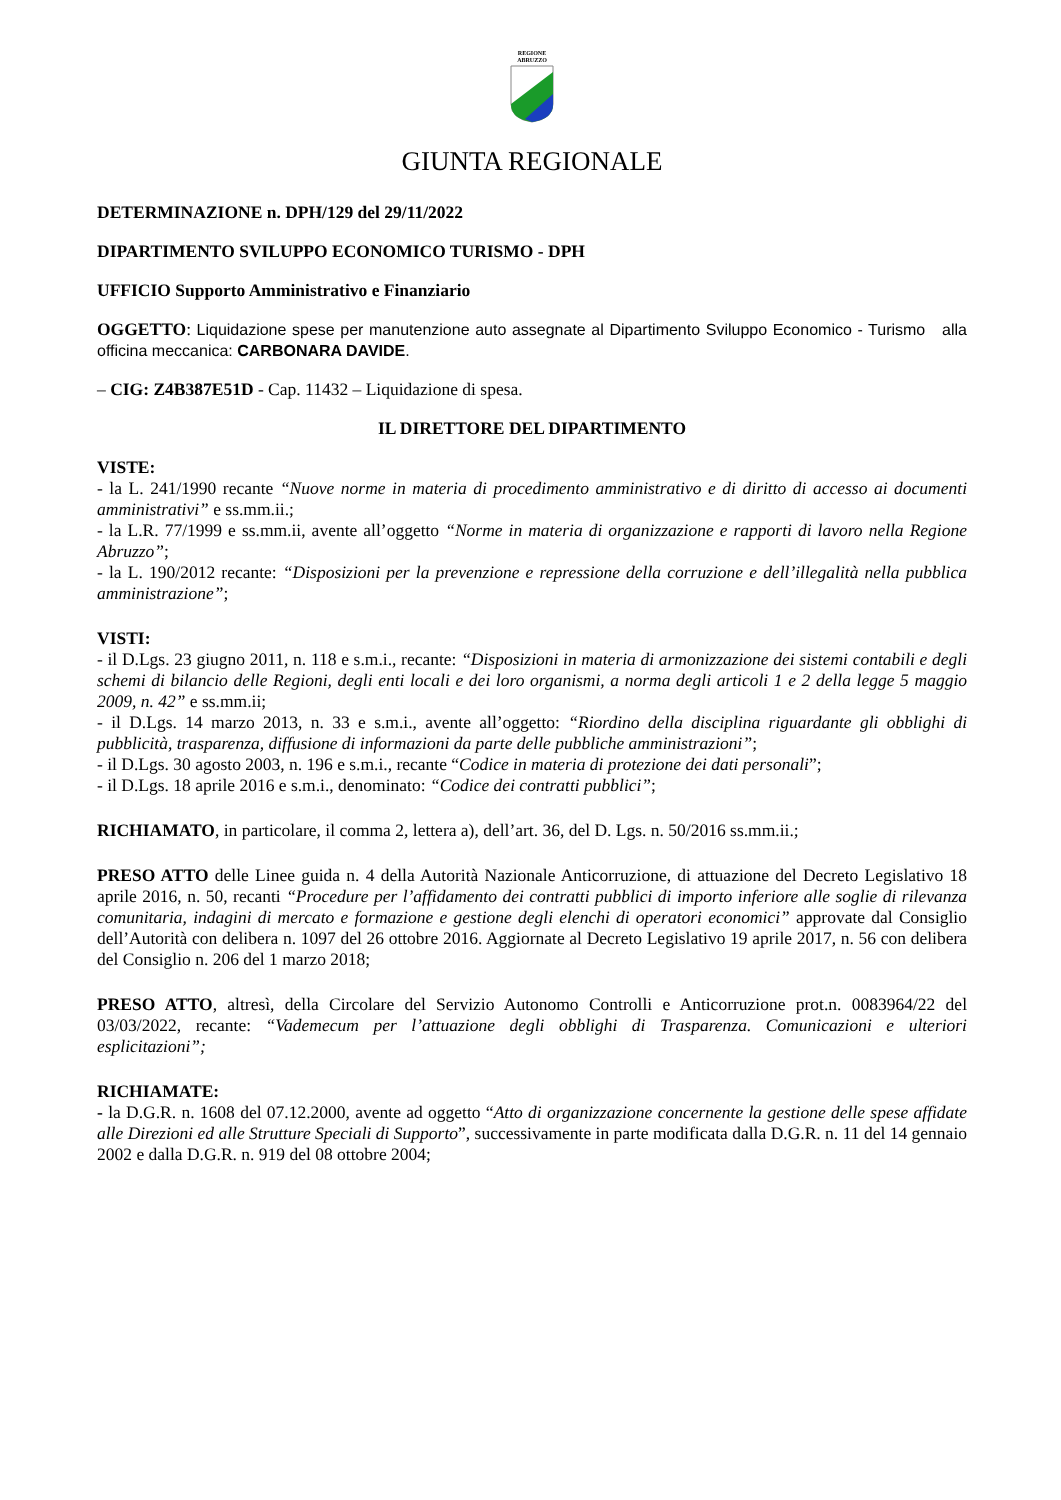REGIONE
ABRUZZO
GIUNTA REGIONALE
DETERMINAZIONE n. DPH/129 del 29/11/2022
DIPARTIMENTO SVILUPPO ECONOMICO TURISMO - DPH
UFFICIO Supporto Amministrativo e Finanziario
OGGETTO: Liquidazione spese per manutenzione auto assegnate al Dipartimento Sviluppo Economico - Turismo alla officina meccanica: CARBONARA DAVIDE.
– CIG: Z4B387E51D - Cap. 11432 – Liquidazione di spesa.
IL DIRETTORE DEL DIPARTIMENTO
VISTE:
- la L. 241/1990 recante “Nuove norme in materia di procedimento amministrativo e di diritto di accesso ai documenti amministrativi” e ss.mm.ii.;
- la L.R. 77/1999 e ss.mm.ii, avente all’oggetto “Norme in materia di organizzazione e rapporti di lavoro nella Regione Abruzzo”;
- la L. 190/2012 recante: “Disposizioni per la prevenzione e repressione della corruzione e dell’illegalità nella pubblica amministrazione”;
VISTI:
- il D.Lgs. 23 giugno 2011, n. 118 e s.m.i., recante: “Disposizioni in materia di armonizzazione dei sistemi contabili e degli schemi di bilancio delle Regioni, degli enti locali e dei loro organismi, a norma degli articoli 1 e 2 della legge 5 maggio 2009, n. 42” e ss.mm.ii;
- il D.Lgs. 14 marzo 2013, n. 33 e s.m.i., avente all’oggetto: “Riordino della disciplina riguardante gli obblighi di pubblicità, trasparenza, diffusione di informazioni da parte delle pubbliche amministrazioni”;
- il D.Lgs. 30 agosto 2003, n. 196 e s.m.i., recante “Codice in materia di protezione dei dati personali”;
- il D.Lgs. 18 aprile 2016 e s.m.i., denominato: “Codice dei contratti pubblici”;
RICHIAMATO, in particolare, il comma 2, lettera a), dell’art. 36, del D. Lgs. n. 50/2016 ss.mm.ii.;
PRESO ATTO delle Linee guida n. 4 della Autorità Nazionale Anticorruzione, di attuazione del Decreto Legislativo 18 aprile 2016, n. 50, recanti “Procedure per l’affidamento dei contratti pubblici di importo inferiore alle soglie di rilevanza comunitaria, indagini di mercato e formazione e gestione degli elenchi di operatori economici” approvate dal Consiglio dell’Autorità con delibera n. 1097 del 26 ottobre 2016. Aggiornate al Decreto Legislativo 19 aprile 2017, n. 56 con delibera del Consiglio n. 206 del 1 marzo 2018;
PRESO ATTO, altresì, della Circolare del Servizio Autonomo Controlli e Anticorruzione prot.n. 0083964/22 del 03/03/2022, recante: “Vademecum per l’attuazione degli obblighi di Trasparenza. Comunicazioni e ulteriori esplicitazioni”;
RICHIAMATE:
- la D.G.R. n. 1608 del 07.12.2000, avente ad oggetto “Atto di organizzazione concernente la gestione delle spese affidate alle Direzioni ed alle Strutture Speciali di Supporto”, successivamente in parte modificata dalla D.G.R. n. 11 del 14 gennaio 2002 e dalla D.G.R. n. 919 del 08 ottobre 2004;